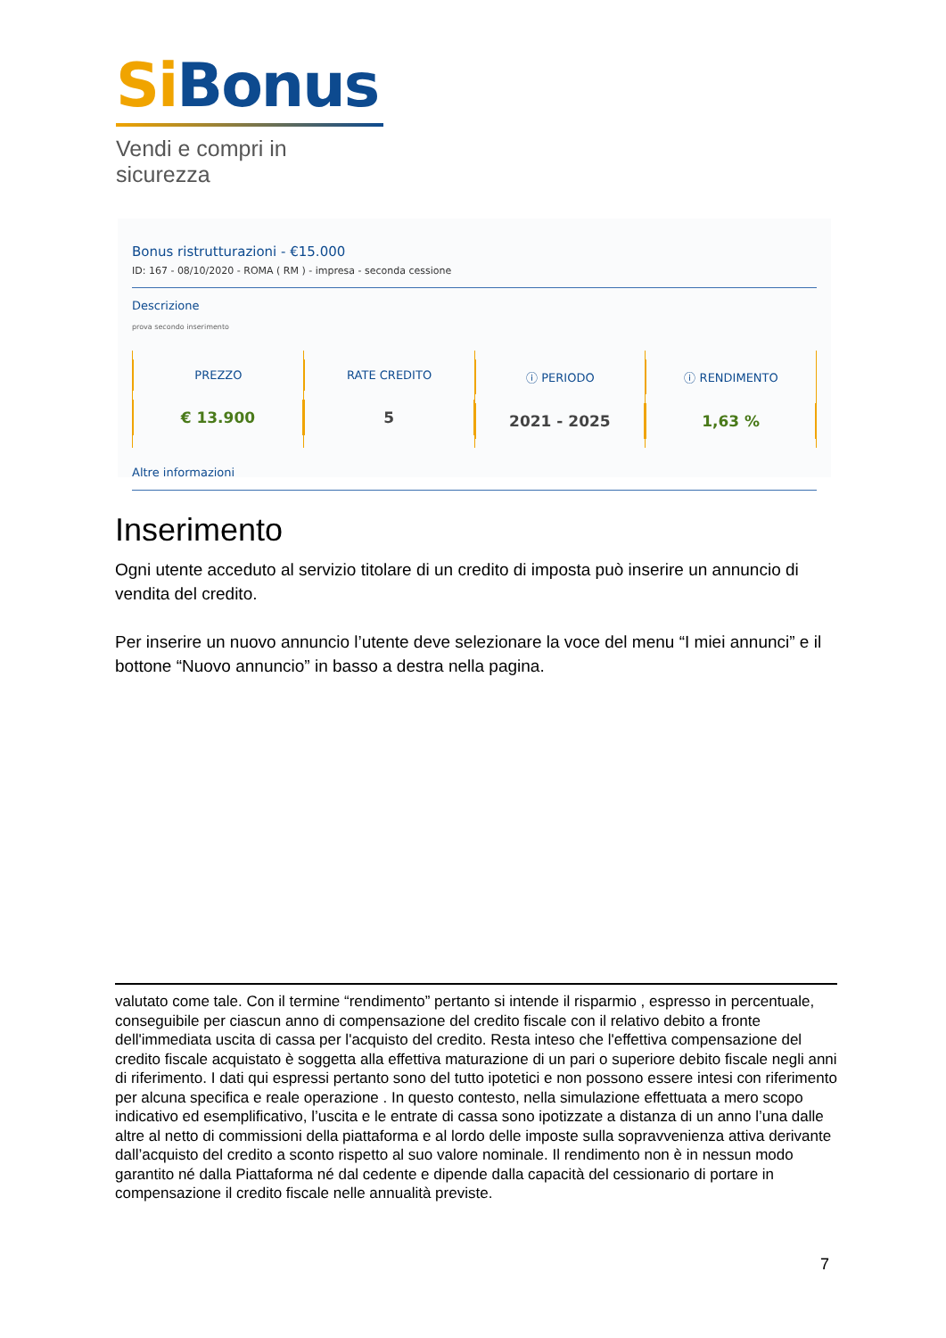Si Bonus
Vendi e compri in sicurezza
Bonus ristrutturazioni - €15.000
ID: 167 - 08/10/2020 - ROMA ( RM ) - impresa - seconda cessione
Descrizione
prova secondo inserimento
PREZZO
€ 13.900
RATE CREDITO
5
ⓘ PERIODO
2021 - 2025
ⓘ RENDIMENTO
1,63 %
Altre informazioni
Inserimento
Ogni utente acceduto al servizio titolare di un credito di imposta può inserire un annuncio di vendita del credito.
Per inserire un nuovo annuncio l’utente deve selezionare la voce del menu “I miei annunci” e il bottone “Nuovo annuncio” in basso a destra nella pagina.
valutato come tale. Con il termine “rendimento” pertanto si intende il risparmio , espresso in percentuale, conseguibile per ciascun anno di compensazione del credito fiscale con il relativo debito a fronte dell'immediata uscita di cassa per l'acquisto del credito. Resta inteso che l'effettiva compensazione del credito fiscale acquistato è soggetta alla effettiva maturazione di un pari o superiore debito fiscale negli anni di riferimento. I dati qui espressi pertanto sono del tutto ipotetici e non possono essere intesi con riferimento per alcuna specifica e reale operazione . In questo contesto, nella simulazione effettuata a mero scopo indicativo ed esemplificativo, l’uscita e le entrate di cassa sono ipotizzate a distanza di un anno l’una dalle altre al netto di commissioni della piattaforma e al lordo delle imposte sulla sopravvenienza attiva derivante dall’acquisto del credito a sconto rispetto al suo valore nominale. Il rendimento non è in nessun modo garantito né dalla Piattaforma né dal cedente e dipende dalla capacità del cessionario di portare in compensazione il credito fiscale nelle annualità previste.
7